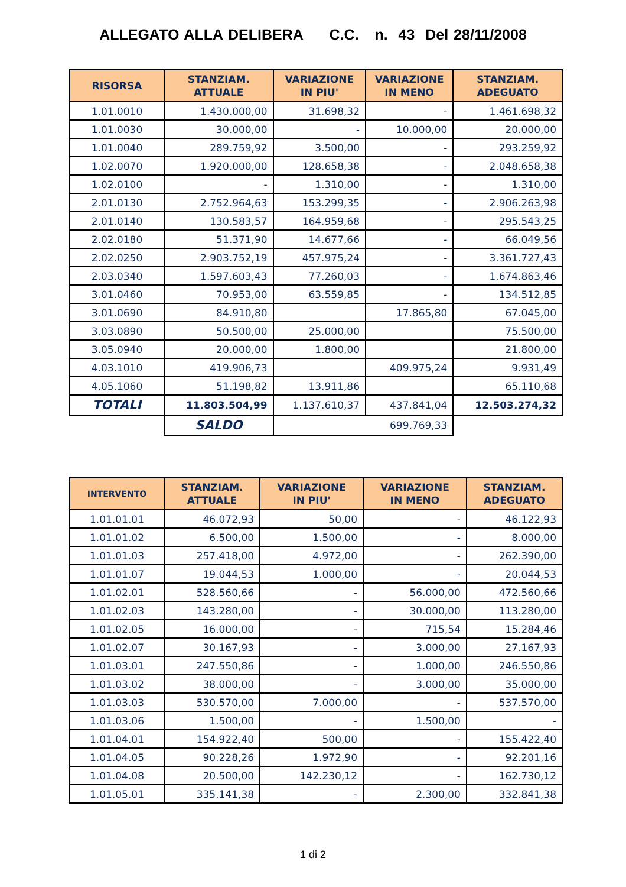ALLEGATO ALLA DELIBERA C.C. n. 43 Del 28/11/2008
| RISORSA | STANZIAM. ATTUALE | VARIAZIONE IN PIU' | VARIAZIONE IN MENO | STANZIAM. ADEGUATO |
| --- | --- | --- | --- | --- |
| 1.01.0010 | 1.430.000,00 | 31.698,32 | - | 1.461.698,32 |
| 1.01.0030 | 30.000,00 | - | 10.000,00 | 20.000,00 |
| 1.01.0040 | 289.759,92 | 3.500,00 | - | 293.259,92 |
| 1.02.0070 | 1.920.000,00 | 128.658,38 | - | 2.048.658,38 |
| 1.02.0100 | - | 1.310,00 | - | 1.310,00 |
| 2.01.0130 | 2.752.964,63 | 153.299,35 | - | 2.906.263,98 |
| 2.01.0140 | 130.583,57 | 164.959,68 | - | 295.543,25 |
| 2.02.0180 | 51.371,90 | 14.677,66 | - | 66.049,56 |
| 2.02.0250 | 2.903.752,19 | 457.975,24 | - | 3.361.727,43 |
| 2.03.0340 | 1.597.603,43 | 77.260,03 | - | 1.674.863,46 |
| 3.01.0460 | 70.953,00 | 63.559,85 | - | 134.512,85 |
| 3.01.0690 | 84.910,80 | | 17.865,80 | 67.045,00 |
| 3.03.0890 | 50.500,00 | 25.000,00 | | 75.500,00 |
| 3.05.0940 | 20.000,00 | 1.800,00 | | 21.800,00 |
| 4.03.1010 | 419.906,73 | | 409.975,24 | 9.931,49 |
| 4.05.1060 | 51.198,82 | 13.911,86 | | 65.110,68 |
| TOTALI | 11.803.504,99 | 1.137.610,37 | 437.841,04 | 12.503.274,32 |
| | SALDO | 699.769,33 | | |
| INTERVENTO | STANZIAM. ATTUALE | VARIAZIONE IN PIU' | VARIAZIONE IN MENO | STANZIAM. ADEGUATO |
| --- | --- | --- | --- | --- |
| 1.01.01.01 | 46.072,93 | 50,00 | - | 46.122,93 |
| 1.01.01.02 | 6.500,00 | 1.500,00 | - | 8.000,00 |
| 1.01.01.03 | 257.418,00 | 4.972,00 | - | 262.390,00 |
| 1.01.01.07 | 19.044,53 | 1.000,00 | - | 20.044,53 |
| 1.01.02.01 | 528.560,66 | - | 56.000,00 | 472.560,66 |
| 1.01.02.03 | 143.280,00 | - | 30.000,00 | 113.280,00 |
| 1.01.02.05 | 16.000,00 | - | 715,54 | 15.284,46 |
| 1.01.02.07 | 30.167,93 | - | 3.000,00 | 27.167,93 |
| 1.01.03.01 | 247.550,86 | - | 1.000,00 | 246.550,86 |
| 1.01.03.02 | 38.000,00 | - | 3.000,00 | 35.000,00 |
| 1.01.03.03 | 530.570,00 | 7.000,00 | - | 537.570,00 |
| 1.01.03.06 | 1.500,00 | - | 1.500,00 | - |
| 1.01.04.01 | 154.922,40 | 500,00 | - | 155.422,40 |
| 1.01.04.05 | 90.228,26 | 1.972,90 | - | 92.201,16 |
| 1.01.04.08 | 20.500,00 | 142.230,12 | - | 162.730,12 |
| 1.01.05.01 | 335.141,38 | - | 2.300,00 | 332.841,38 |
1 di 2